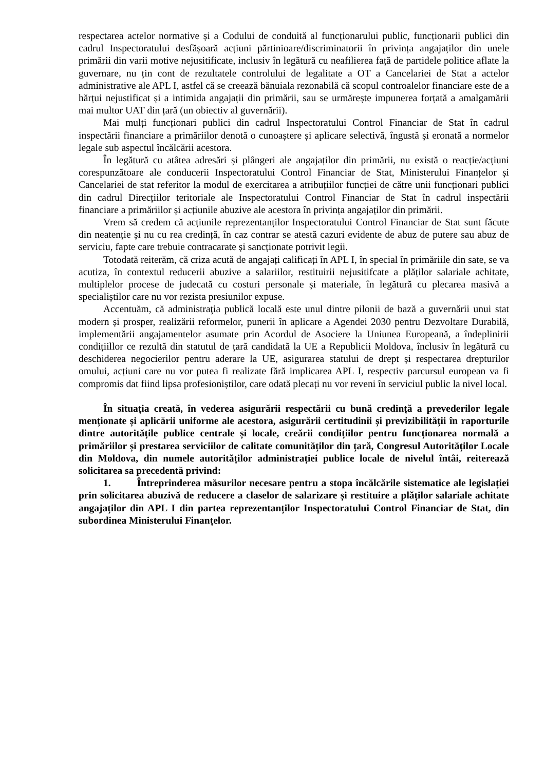respectarea actelor normative și a Codului de conduită al funcționarului public, funcționarii publici din cadrul Inspectoratului desfășoară acțiuni părtinioare/discriminatorii în privința angajaților din unele primării din varii motive nejusitificate, inclusiv în legătură cu neafilierea față de partidele politice aflate la guvernare, nu țin cont de rezultatele controlului de legalitate a OT a Cancelariei de Stat a actelor administrative ale APL I, astfel că se creează bănuiala rezonabilă că scopul controalelor financiare este de a hărțui nejustificat și a intimida angajații din primării, sau se urmărește impunerea forțată a amalgamării mai multor UAT din țară (un obiectiv al guvernării).
Mai mulți funcționari publici din cadrul Inspectoratului Control Financiar de Stat în cadrul inspectării financiare a primăriilor denotă o cunoaștere și aplicare selectivă, îngustă și eronată a normelor legale sub aspectul încălcării acestora.
În legătură cu atâtea adresări și plângeri ale angajaților din primării, nu există o reacție/acțiuni corespunzătoare ale conducerii Inspectoratului Control Financiar de Stat, Ministerului Finanțelor și Cancelariei de stat referitor la modul de exercitarea a atribuțiilor funcției de către unii funcționari publici din cadrul Direcțiilor teritoriale ale Inspectoratului Control Financiar de Stat în cadrul inspectării financiare a primăriilor și acțiunile abuzive ale acestora în privința angajaților din primării.
Vrem să credem că acțiunile reprezentanților Inspectoratului Control Financiar de Stat sunt făcute din neatenție și nu cu rea credință, în caz contrar se atestă cazuri evidente de abuz de putere sau abuz de serviciu, fapte care trebuie contracarate și sancționate potrivit legii.
Totodată reiterăm, că criza acută de angajați calificați în APL I, în special în primăriile din sate, se va acutiza, în contextul reducerii abuzive a salariilor, restituirii nejusitifcate a plăților salariale achitate, multiplelor procese de judecată cu costuri personale și materiale, în legătură cu plecarea masivă a specialiștilor care nu vor rezista presiunilor expuse.
Accentuăm, că administraţia publică locală este unul dintre pilonii de bază a guvernării unui stat modern și prosper, realizării reformelor, punerii în aplicare a Agendei 2030 pentru Dezvoltare Durabilă, implementării angajamentelor asumate prin Acordul de Asociere la Uniunea Europeană, a îndeplinirii condițiillor ce rezultă din statutul de țară candidată la UE a Republicii Moldova, înclusiv în legătură cu deschiderea negocierilor pentru aderare la UE, asigurarea statului de drept și respectarea drepturilor omului, acțiuni care nu vor putea fi realizate fără implicarea APL I, respectiv parcursul european va fi compromis dat fiind lipsa profesioniștilor, care odată plecați nu vor reveni în serviciul public la nivel local.
În situația creată, în vederea asigurării respectării cu bună credință a prevederilor legale menționate și aplicării uniforme ale acestora, asigurării certitudinii și previzibilității în raporturile dintre autoritățile publice centrale și locale, creării condițiilor pentru funcționarea normală a primăriilor și prestarea serviciilor de calitate comunităților din țară, Congresul Autorităților Locale din Moldova, din numele autorităților administrației publice locale de nivelul întâi, reiterează solicitarea sa precedentă privind:
1. Întreprinderea măsurilor necesare pentru a stopa încălcările sistematice ale legislației prin solicitarea abuzivă de reducere a claselor de salarizare și restituire a plăților salariale achitate angajaților din APL I din partea reprezentanților Inspectoratului Control Financiar de Stat, din subordinea Ministerului Finanțelor.